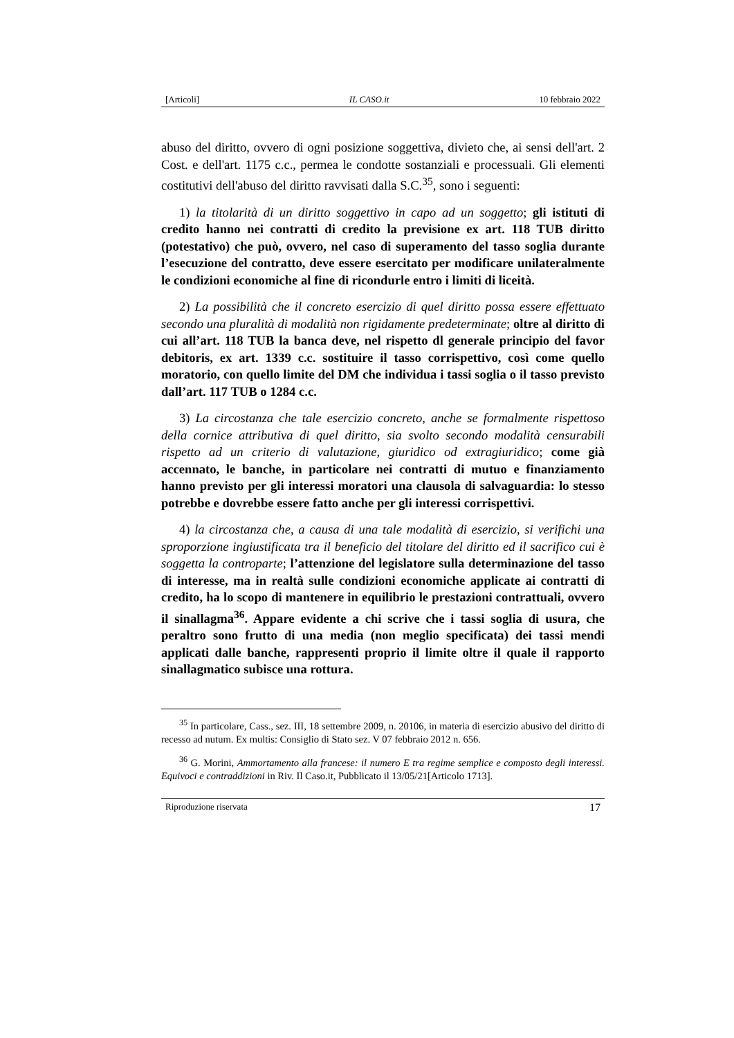[Articoli] IL CASO.it 10 febbraio 2022
abuso del diritto, ovvero di ogni posizione soggettiva, divieto che, ai sensi dell'art. 2 Cost. e dell'art. 1175 c.c., permea le condotte sostanziali e processuali. Gli elementi costitutivi dell'abuso del diritto ravvisati dalla S.C.<sup>35</sup>, sono i seguenti:
1) la titolarità di un diritto soggettivo in capo ad un soggetto; gli istituti di credito hanno nei contratti di credito la previsione ex art. 118 TUB diritto (potestativo) che può, ovvero, nel caso di superamento del tasso soglia durante l’esecuzione del contratto, deve essere esercitato per modificare unilateralmente le condizioni economiche al fine di ricondurle entro i limiti di liceità.
2) La possibilità che il concreto esercizio di quel diritto possa essere effettuato secondo una pluralità di modalità non rigidamente predeterminate; oltre al diritto di cui all’art. 118 TUB la banca deve, nel rispetto dl generale principio del favor debitoris, ex art. 1339 c.c. sostituire il tasso corrispettivo, così come quello moratorio, con quello limite del DM che individua i tassi soglia o il tasso previsto dall’art. 117 TUB o 1284 c.c.
3) La circostanza che tale esercizio concreto, anche se formalmente rispettoso della cornice attributiva di quel diritto, sia svolto secondo modalità censurabili rispetto ad un criterio di valutazione, giuridico od extragiuridico; come già accennato, le banche, in particolare nei contratti di mutuo e finanziamento hanno previsto per gli interessi moratori una clausola di salvaguardia: lo stesso potrebbe e dovrebbe essere fatto anche per gli interessi corrispettivi.
4) la circostanza che, a causa di una tale modalità di esercizio, si verifichi una sproporzione ingiustificata tra il beneficio del titolare del diritto ed il sacrifico cui è soggetta la controparte; l’attenzione del legislatore sulla determinazione del tasso di interesse, ma in realtà sulle condizioni economiche applicate ai contratti di credito, ha lo scopo di mantenere in equilibrio le prestazioni contrattuali, ovvero il sinallagma<sup>36</sup>. Appare evidente a chi scrive che i tassi soglia di usura, che peraltro sono frutto di una media (non meglio specificata) dei tassi mendi applicati dalle banche, rappresenti proprio il limite oltre il quale il rapporto sinallagmatico subisce una rottura.
<sup>35</sup> In particolare, Cass., sez. III, 18 settembre 2009, n. 20106, in materia di esercizio abusivo del diritto di recesso ad nutum. Ex multis: Consiglio di Stato sez. V 07 febbraio 2012 n. 656.
<sup>36</sup> G. Morini, Ammortamento alla francese: il numero E tra regime semplice e composto degli interessi. Equivoci e contraddizioni in Riv. Il Caso.it, Pubblicato il 13/05/21[Articolo 1713].
Riproduzione riservata 17